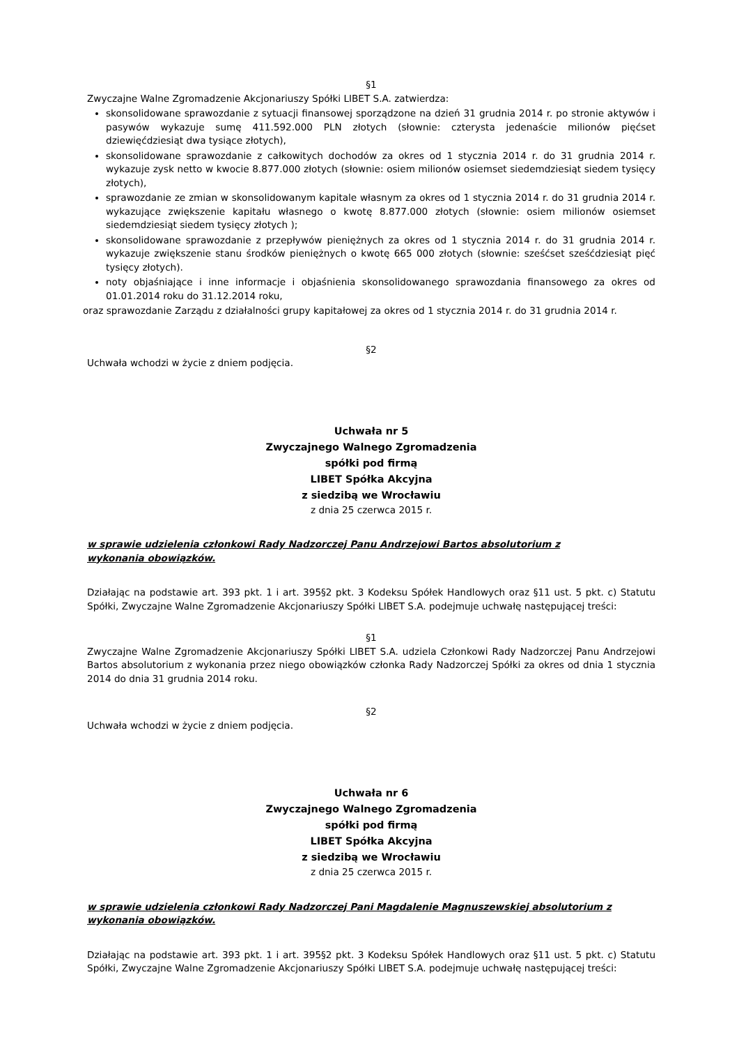§1
Zwyczajne Walne Zgromadzenie Akcjonariuszy Spółki LIBET S.A. zatwierdza:
skonsolidowane sprawozdanie z sytuacji finansowej sporządzone na dzień 31 grudnia 2014 r. po stronie aktywów i pasywów wykazuje sumę 411.592.000 PLN złotych (słownie: czterysta jedenaście milionów pięćset dziewięćdziesiąt dwa tysiące złotych),
skonsolidowane sprawozdanie z całkowitych dochodów za okres od 1 stycznia 2014 r. do 31 grudnia 2014 r. wykazuje zysk netto w kwocie 8.877.000 złotych (słownie: osiem milionów osiemset siedemdziesiąt siedem tysięcy złotych),
sprawozdanie ze zmian w skonsolidowanym kapitale własnym za okres od 1 stycznia 2014 r. do 31 grudnia 2014 r. wykazujące zwiększenie kapitału własnego o kwotę 8.877.000 złotych (słownie: osiem milionów osiemset siedemdziesiąt siedem tysięcy złotych );
skonsolidowane sprawozdanie z przepływów pieniężnych za okres od 1 stycznia 2014 r. do 31 grudnia 2014 r. wykazuje zwiększenie stanu środków pieniężnych o kwotę 665 000 złotych (słownie: sześćset sześćdziesiąt pięć tysięcy złotych).
noty objaśniające i inne informacje i objaśnienia skonsolidowanego sprawozdania finansowego za okres od 01.01.2014 roku do 31.12.2014 roku,
oraz sprawozdanie Zarządu z działalności grupy kapitałowej za okres od 1 stycznia 2014 r. do 31 grudnia 2014 r.
§2
Uchwała wchodzi w życie z dniem podjęcia.
Uchwała nr 5
Zwyczajnego Walnego Zgromadzenia
spółki pod firmą
LIBET Spółka Akcyjna
z siedzibą we Wrocławiu
z dnia 25 czerwca 2015 r.
w sprawie udzielenia członkowi Rady Nadzorczej Panu Andrzejowi Bartos absolutorium z
wykonania obowiązków.
Działając na podstawie art. 393 pkt. 1 i art. 395§2 pkt. 3 Kodeksu Spółek Handlowych oraz §11 ust. 5 pkt. c) Statutu Spółki, Zwyczajne Walne Zgromadzenie Akcjonariuszy Spółki LIBET S.A. podejmuje uchwałę następującej treści:
§1
Zwyczajne Walne Zgromadzenie Akcjonariuszy Spółki LIBET S.A. udziela Członkowi Rady Nadzorczej Panu Andrzejowi Bartos absolutorium z wykonania przez niego obowiązków członka Rady Nadzorczej Spółki za okres od dnia 1 stycznia 2014 do dnia 31 grudnia 2014 roku.
§2
Uchwała wchodzi w życie z dniem podjęcia.
Uchwała nr 6
Zwyczajnego Walnego Zgromadzenia
spółki pod firmą
LIBET Spółka Akcyjna
z siedzibą we Wrocławiu
z dnia 25 czerwca 2015 r.
w sprawie udzielenia członkowi Rady Nadzorczej Pani Magdalenie Magnuszewskiej absolutorium z
wykonania obowiązków.
Działając na podstawie art. 393 pkt. 1 i art. 395§2 pkt. 3 Kodeksu Spółek Handlowych oraz §11 ust. 5 pkt. c) Statutu Spółki, Zwyczajne Walne Zgromadzenie Akcjonariuszy Spółki LIBET S.A. podejmuje uchwałę następującej treści: